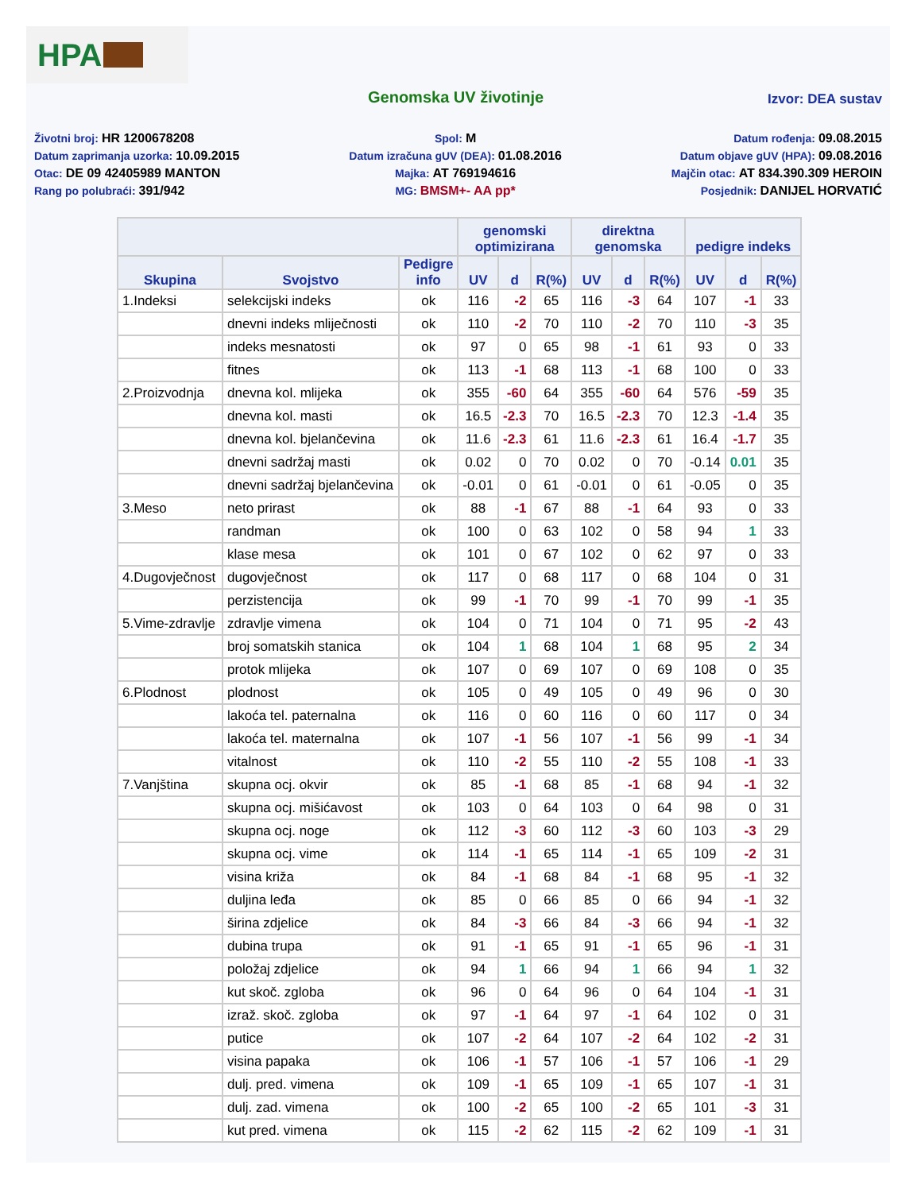HPA
Genomska UV životinje
Izvor: DEA sustav
Životni broj: HR 1200678208
Datum zaprimanja uzorka: 10.09.2015
Otac: DE 09 42405989 MANTON
Rang po polubraći: 391/942
Spol: M
Datum izračuna gUV (DEA): 01.08.2016
Majka: AT 769194616
MG: BMSM+- AA pp*
Datum rođenja: 09.08.2015
Datum objave gUV (HPA): 09.08.2016
Majčin otac: AT 834.390.309 HEROIN
Posjednik: DANIJEL HORVATIĆ
| | | | genomski optimizirana | | | direktna genomska | | | pedigre indeks | | |
| --- | --- | --- | --- | --- | --- | --- | --- | --- | --- | --- | --- |
| Skupina | Svojstvo | Pedigre info | UV | d | R(%) | UV | d | R(%) | UV | d | R(%) |
| 1.Indeksi | selekcijski indeks | ok | 116 | -2 | 65 | 116 | -3 | 64 | 107 | -1 | 33 |
| | dnevni indeks mliječnosti | ok | 110 | -2 | 70 | 110 | -2 | 70 | 110 | -3 | 35 |
| | indeks mesnatosti | ok | 97 | 0 | 65 | 98 | -1 | 61 | 93 | 0 | 33 |
| | fitnes | ok | 113 | -1 | 68 | 113 | -1 | 68 | 100 | 0 | 33 |
| 2.Proizvodnja | dnevna kol. mlijeka | ok | 355 | -60 | 64 | 355 | -60 | 64 | 576 | -59 | 35 |
| | dnevna kol. masti | ok | 16.5 | -2.3 | 70 | 16.5 | -2.3 | 70 | 12.3 | -1.4 | 35 |
| | dnevna kol. bjelančevina | ok | 11.6 | -2.3 | 61 | 11.6 | -2.3 | 61 | 16.4 | -1.7 | 35 |
| | dnevni sadržaj masti | ok | 0.02 | 0 | 70 | 0.02 | 0 | 70 | -0.14 | 0.01 | 35 |
| | dnevni sadržaj bjelančevina | ok | -0.01 | 0 | 61 | -0.01 | 0 | 61 | -0.05 | 0 | 35 |
| 3.Meso | neto prirast | ok | 88 | -1 | 67 | 88 | -1 | 64 | 93 | 0 | 33 |
| | randman | ok | 100 | 0 | 63 | 102 | 0 | 58 | 94 | 1 | 33 |
| | klase mesa | ok | 101 | 0 | 67 | 102 | 0 | 62 | 97 | 0 | 33 |
| 4.Dugovječnost | dugovječnost | ok | 117 | 0 | 68 | 117 | 0 | 68 | 104 | 0 | 31 |
| | perzistencija | ok | 99 | -1 | 70 | 99 | -1 | 70 | 99 | -1 | 35 |
| 5.Vime-zdravlje | zdravlje vimena | ok | 104 | 0 | 71 | 104 | 0 | 71 | 95 | -2 | 43 |
| | broj somatskih stanica | ok | 104 | 1 | 68 | 104 | 1 | 68 | 95 | 2 | 34 |
| | protok mlijeka | ok | 107 | 0 | 69 | 107 | 0 | 69 | 108 | 0 | 35 |
| 6.Plodnost | plodnost | ok | 105 | 0 | 49 | 105 | 0 | 49 | 96 | 0 | 30 |
| | lakoća tel. paternalna | ok | 116 | 0 | 60 | 116 | 0 | 60 | 117 | 0 | 34 |
| | lakoća tel. maternalna | ok | 107 | -1 | 56 | 107 | -1 | 56 | 99 | -1 | 34 |
| | vitalnost | ok | 110 | -2 | 55 | 110 | -2 | 55 | 108 | -1 | 33 |
| 7.Vanjština | skupna ocj. okvir | ok | 85 | -1 | 68 | 85 | -1 | 68 | 94 | -1 | 32 |
| | skupna ocj. mišićavost | ok | 103 | 0 | 64 | 103 | 0 | 64 | 98 | 0 | 31 |
| | skupna ocj. noge | ok | 112 | -3 | 60 | 112 | -3 | 60 | 103 | -3 | 29 |
| | skupna ocj. vime | ok | 114 | -1 | 65 | 114 | -1 | 65 | 109 | -2 | 31 |
| | visina križa | ok | 84 | -1 | 68 | 84 | -1 | 68 | 95 | -1 | 32 |
| | duljina leđa | ok | 85 | 0 | 66 | 85 | 0 | 66 | 94 | -1 | 32 |
| | širina zdjelice | ok | 84 | -3 | 66 | 84 | -3 | 66 | 94 | -1 | 32 |
| | dubina trupa | ok | 91 | -1 | 65 | 91 | -1 | 65 | 96 | -1 | 31 |
| | položaj zdjelice | ok | 94 | 1 | 66 | 94 | 1 | 66 | 94 | 1 | 32 |
| | kut skoč. zgloba | ok | 96 | 0 | 64 | 96 | 0 | 64 | 104 | -1 | 31 |
| | izraž. skoč. zgloba | ok | 97 | -1 | 64 | 97 | -1 | 64 | 102 | 0 | 31 |
| | putice | ok | 107 | -2 | 64 | 107 | -2 | 64 | 102 | -2 | 31 |
| | visina papaka | ok | 106 | -1 | 57 | 106 | -1 | 57 | 106 | -1 | 29 |
| | dulj. pred. vimena | ok | 109 | -1 | 65 | 109 | -1 | 65 | 107 | -1 | 31 |
| | dulj. zad. vimena | ok | 100 | -2 | 65 | 100 | -2 | 65 | 101 | -3 | 31 |
| | kut pred. vimena | ok | 115 | -2 | 62 | 115 | -2 | 62 | 109 | -1 | 31 |